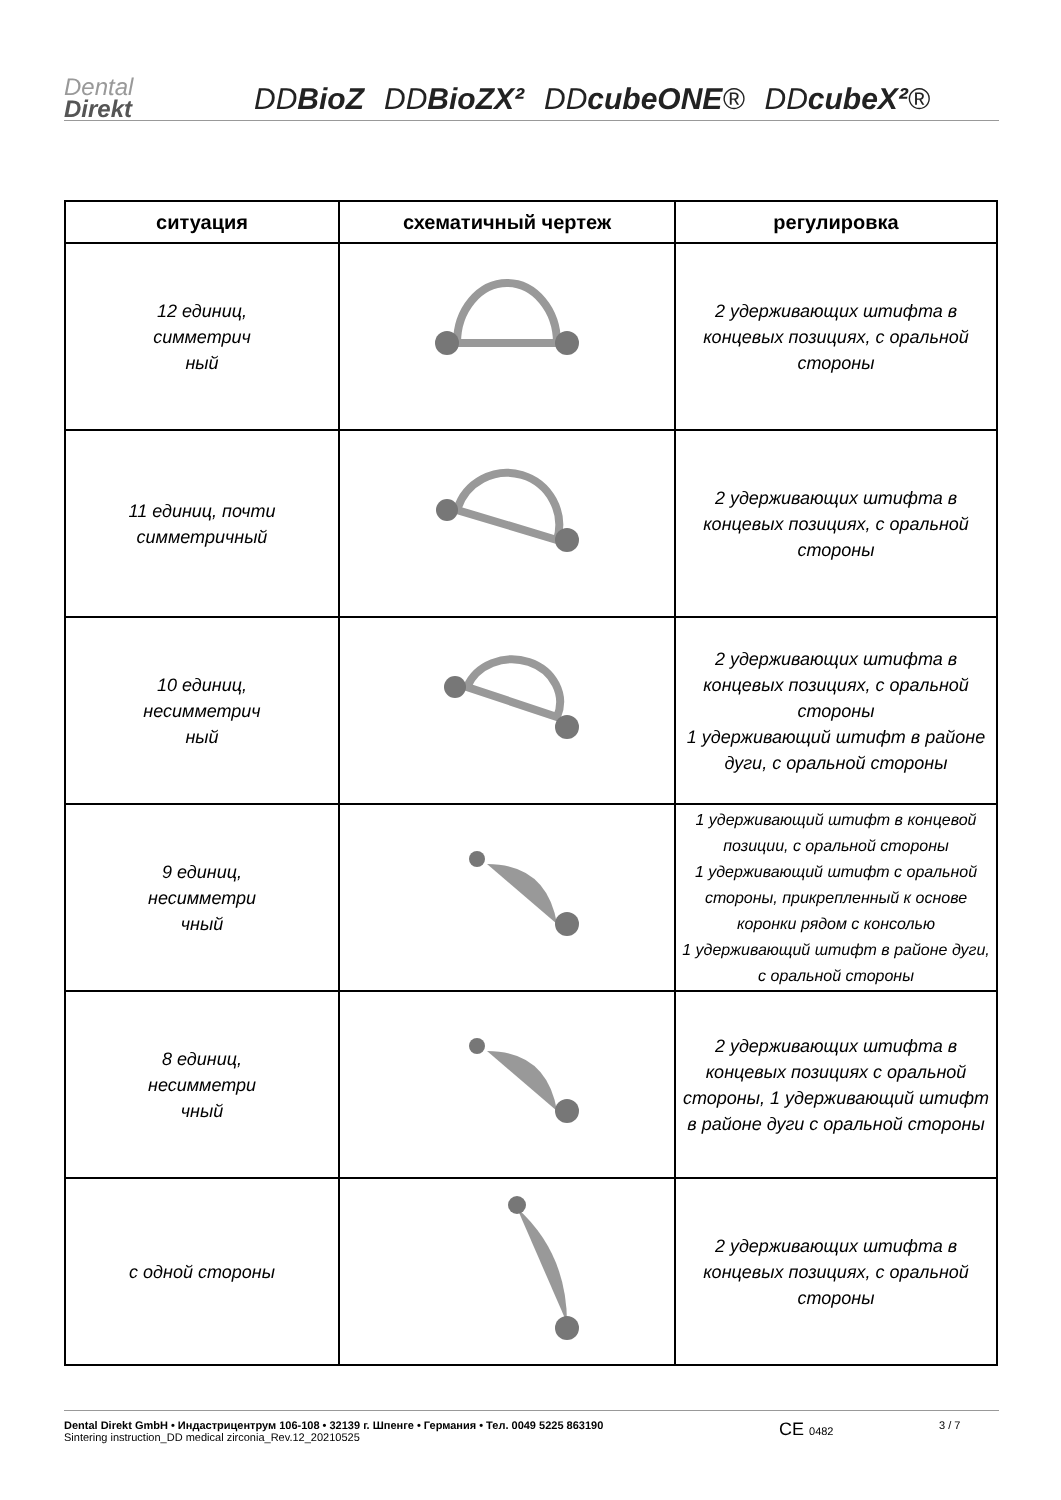Dental
Direkt
DDBioZ
DDBioZX²
DDcubeONE®
DDcubeX²®
| ситуация | схематичный чертеж | регулировка |
| --- | --- | --- |
| 12 единиц, симметрич ный | | 2 удерживающих штифта в концевых позициях, с оральной стороны |
| 11 единиц, почти симметричный | | 2 удерживающих штифта в концевых позициях, с оральной стороны |
| 10 единиц, несимметрич ный | | 2 удерживающих штифта в концевых позициях, с оральной стороны 1 удерживающий штифт в районе дуги, с оральной стороны |
| 9 единиц, несимметри чный | | 1 удерживающий штифт в концевой позиции, с оральной стороны 1 удерживающий штифт с оральной стороны, прикрепленный к основе коронки рядом с консолью 1 удерживающий штифт в районе дуги, с оральной стороны |
| 8 единиц, несимметри чный | | 2 удерживающих штифта в концевых позициях с оральной стороны, 1 удерживающий штифт в районе дуги с оральной стороны |
| с одной стороны | | 2 удерживающих штифта в концевых позициях, с оральной стороны |
Dental Direkt GmbH • Индастрицентрум 106-108 • 32139 г. Шпенге • Германия • Тел. 0049 5225 863190
Sintering instruction_DD medical zirconia_Rev.12_20210525
CE 0482 3 / 7